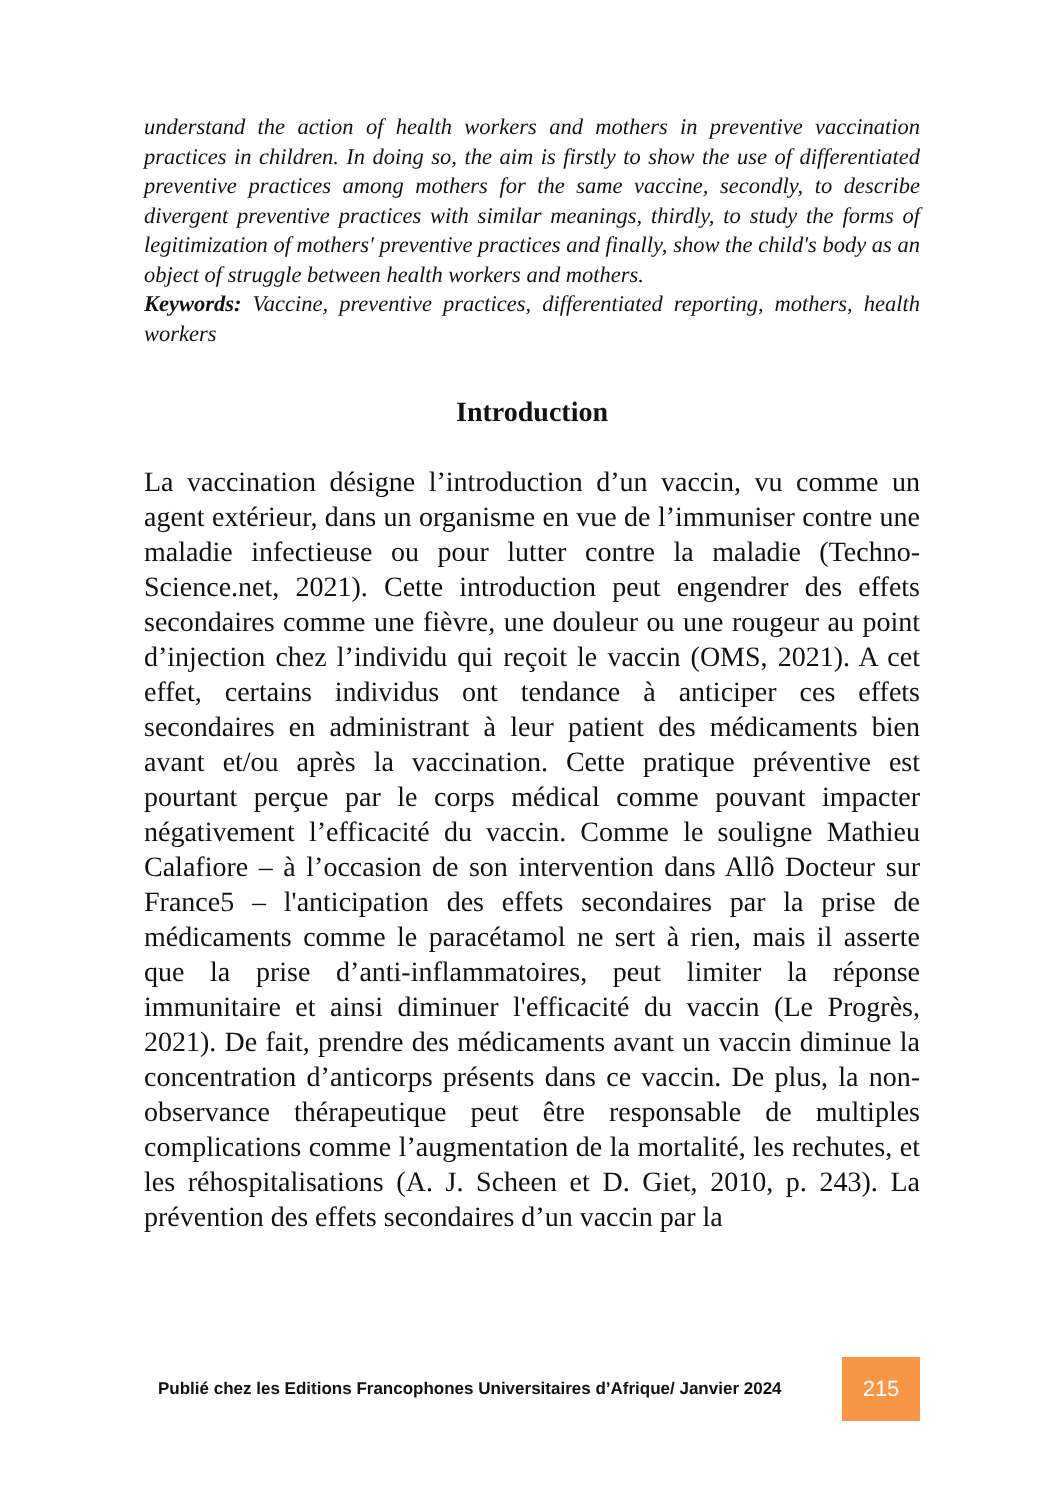understand the action of health workers and mothers in preventive vaccination practices in children. In doing so, the aim is firstly to show the use of differentiated preventive practices among mothers for the same vaccine, secondly, to describe divergent preventive practices with similar meanings, thirdly, to study the forms of legitimization of mothers' preventive practices and finally, show the child's body as an object of struggle between health workers and mothers.
Keywords: Vaccine, preventive practices, differentiated reporting, mothers, health workers
Introduction
La vaccination désigne l’introduction d’un vaccin, vu comme un agent extérieur, dans un organisme en vue de l’immuniser contre une maladie infectieuse ou pour lutter contre la maladie (Techno-Science.net, 2021). Cette introduction peut engendrer des effets secondaires comme une fièvre, une douleur ou une rougeur au point d’injection chez l’individu qui reçoit le vaccin (OMS, 2021). A cet effet, certains individus ont tendance à anticiper ces effets secondaires en administrant à leur patient des médicaments bien avant et/ou après la vaccination. Cette pratique préventive est pourtant perçue par le corps médical comme pouvant impacter négativement l’efficacité du vaccin. Comme le souligne Mathieu Calafiore – à l’occasion de son intervention dans Allô Docteur sur France5 – l'anticipation des effets secondaires par la prise de médicaments comme le paracétamol ne sert à rien, mais il asserte que la prise d’anti-inflammatoires, peut limiter la réponse immunitaire et ainsi diminuer l'efficacité du vaccin (Le Progrès, 2021). De fait, prendre des médicaments avant un vaccin diminue la concentration d’anticorps présents dans ce vaccin. De plus, la non-observance thérapeutique peut être responsable de multiples complications comme l’augmentation de la mortalité, les rechutes, et les réhospitalisations (A. J. Scheen et D. Giet, 2010, p. 243). La prévention des effets secondaires d’un vaccin par la
Publié chez les Editions Francophones Universitaires d’Afrique/ Janvier 2024
215